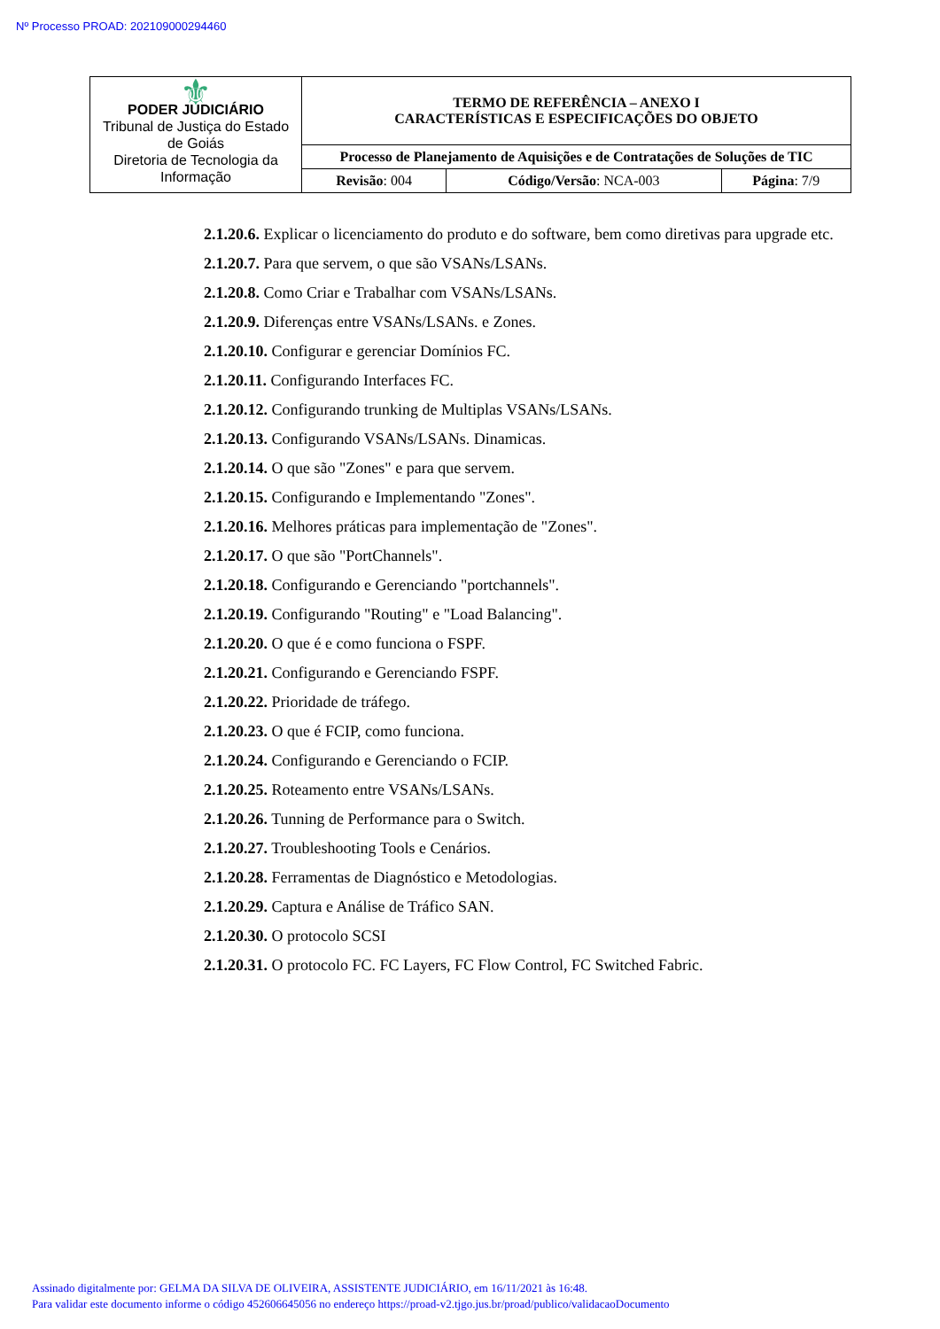Nº Processo PROAD: 202109000294460
| ⚜ PODER JUDICIÁRIO Tribunal de Justiça do Estado de Goiás Diretoria de Tecnologia da Informação | TERMO DE REFERÊNCIA – ANEXO I CARACTERÍSTICAS E ESPECIFICAÇÕES DO OBJETO | | |
| | Processo de Planejamento de Aquisições e de Contratações de Soluções de TIC | | |
| | Revisão : 004 | Código/Versão : NCA-003 | Página : 7/9 |
2.1.20.6. Explicar o licenciamento do produto e do software, bem como diretivas para upgrade etc.
2.1.20.7. Para que servem, o que são VSANs/LSANs.
2.1.20.8. Como Criar e Trabalhar com VSANs/LSANs.
2.1.20.9. Diferenças entre VSANs/LSANs. e Zones.
2.1.20.10. Configurar e gerenciar Domínios FC.
2.1.20.11. Configurando Interfaces FC.
2.1.20.12. Configurando trunking de Multiplas VSANs/LSANs.
2.1.20.13. Configurando VSANs/LSANs. Dinamicas.
2.1.20.14. O que são "Zones" e para que servem.
2.1.20.15. Configurando e Implementando "Zones".
2.1.20.16. Melhores práticas para implementação de "Zones".
2.1.20.17. O que são "PortChannels".
2.1.20.18. Configurando e Gerenciando "portchannels".
2.1.20.19. Configurando "Routing" e "Load Balancing".
2.1.20.20. O que é e como funciona o FSPF.
2.1.20.21. Configurando e Gerenciando FSPF.
2.1.20.22. Prioridade de tráfego.
2.1.20.23. O que é FCIP, como funciona.
2.1.20.24. Configurando e Gerenciando o FCIP.
2.1.20.25. Roteamento entre VSANs/LSANs.
2.1.20.26. Tunning de Performance para o Switch.
2.1.20.27. Troubleshooting Tools e Cenários.
2.1.20.28. Ferramentas de Diagnóstico e Metodologias.
2.1.20.29. Captura e Análise de Tráfico SAN.
2.1.20.30. O protocolo SCSI
2.1.20.31. O protocolo FC. FC Layers, FC Flow Control, FC Switched Fabric.
Assinado digitalmente por: GELMA DA SILVA DE OLIVEIRA, ASSISTENTE JUDICIÁRIO, em 16/11/2021 às 16:48.
Para validar este documento informe o código 452606645056 no endereço https://proad-v2.tjgo.jus.br/proad/publico/validacaoDocumento